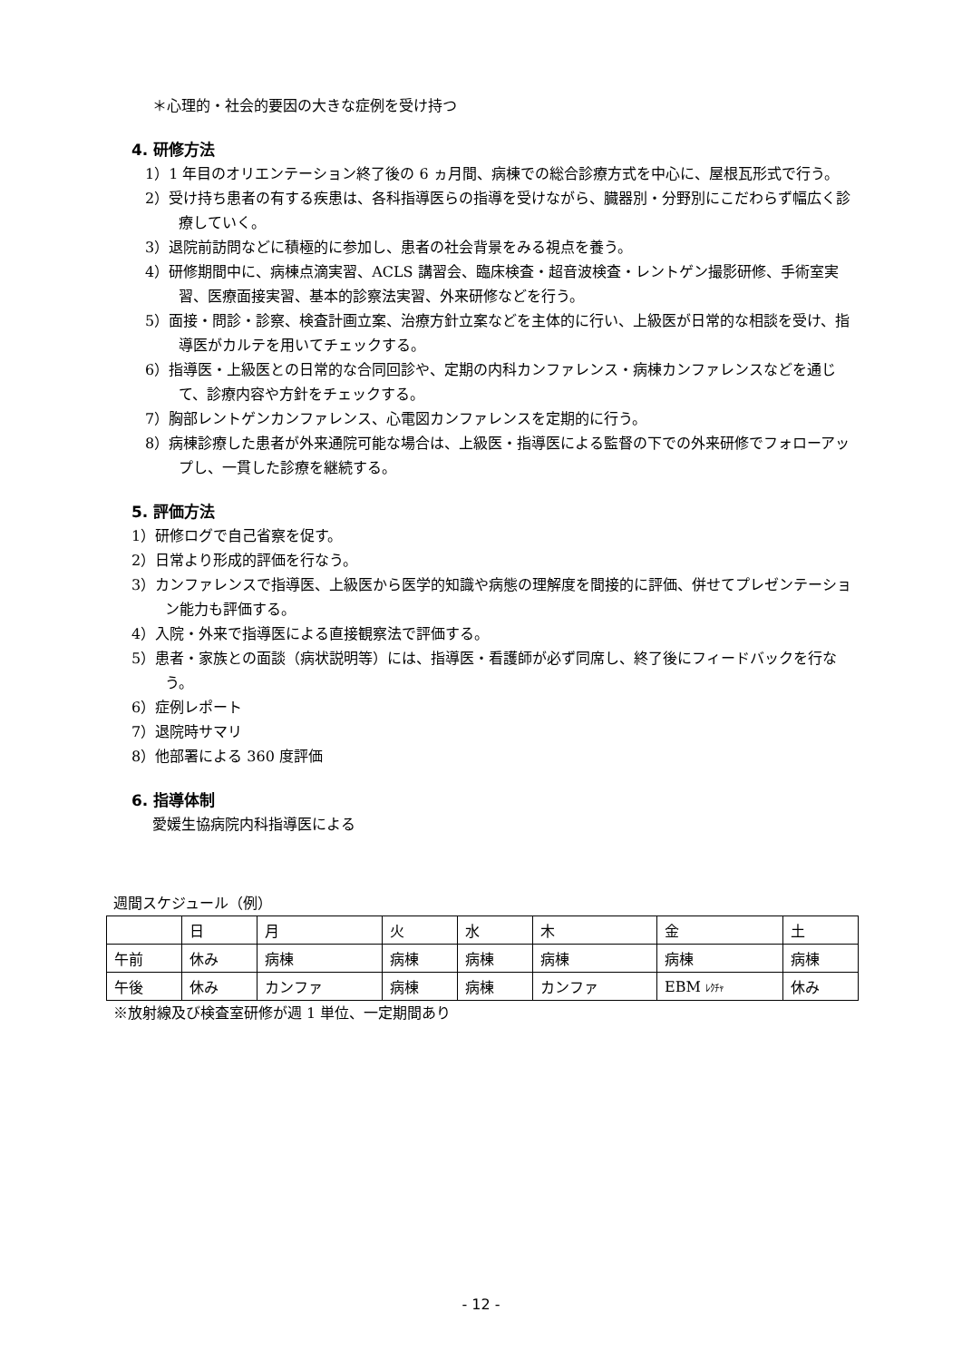＊心理的・社会的要因の大きな症例を受け持つ
4. 研修方法
1）1 年目のオリエンテーション終了後の 6 ヵ月間、病棟での総合診療方式を中心に、屋根瓦形式で行う。
2）受け持ち患者の有する疾患は、各科指導医らの指導を受けながら、臓器別・分野別にこだわらず幅広く診療していく。
3）退院前訪問などに積極的に参加し、患者の社会背景をみる視点を養う。
4）研修期間中に、病棟点滴実習、ACLS 講習会、臨床検査・超音波検査・レントゲン撮影研修、手術室実習、医療面接実習、基本的診察法実習、外来研修などを行う。
5）面接・問診・診察、検査計画立案、治療方針立案などを主体的に行い、上級医が日常的な相談を受け、指導医がカルテを用いてチェックする。
6）指導医・上級医との日常的な合同回診や、定期の内科カンファレンス・病棟カンファレンスなどを通じて、診療内容や方針をチェックする。
7）胸部レントゲンカンファレンス、心電図カンファレンスを定期的に行う。
8）病棟診療した患者が外来通院可能な場合は、上級医・指導医による監督の下での外来研修でフォローアップし、一貫した診療を継続する。
5. 評価方法
1）研修ログで自己省察を促す。
2）日常より形成的評価を行なう。
3）カンファレンスで指導医、上級医から医学的知識や病態の理解度を間接的に評価、併せてプレゼンテーション能力も評価する。
4）入院・外来で指導医による直接観察法で評価する。
5）患者・家族との面談（病状説明等）には、指導医・看護師が必ず同席し、終了後にフィードバックを行なう。
6）症例レポート
7）退院時サマリ
8）他部署による 360 度評価
6. 指導体制
愛媛生協病院内科指導医による
週間スケジュール（例）
| | 日 | 月 | 火 | 水 | 木 | 金 | 土 |
| 午前 | 休み | 病棟 | 病棟 | 病棟 | 病棟 | 病棟 | 病棟 |
| 午後 | 休み | カンファ | 病棟 | 病棟 | カンファ | EBM ﾚｸﾁｬ | 休み |
※放射線及び検査室研修が週 1 単位、一定期間あり
- 12 -